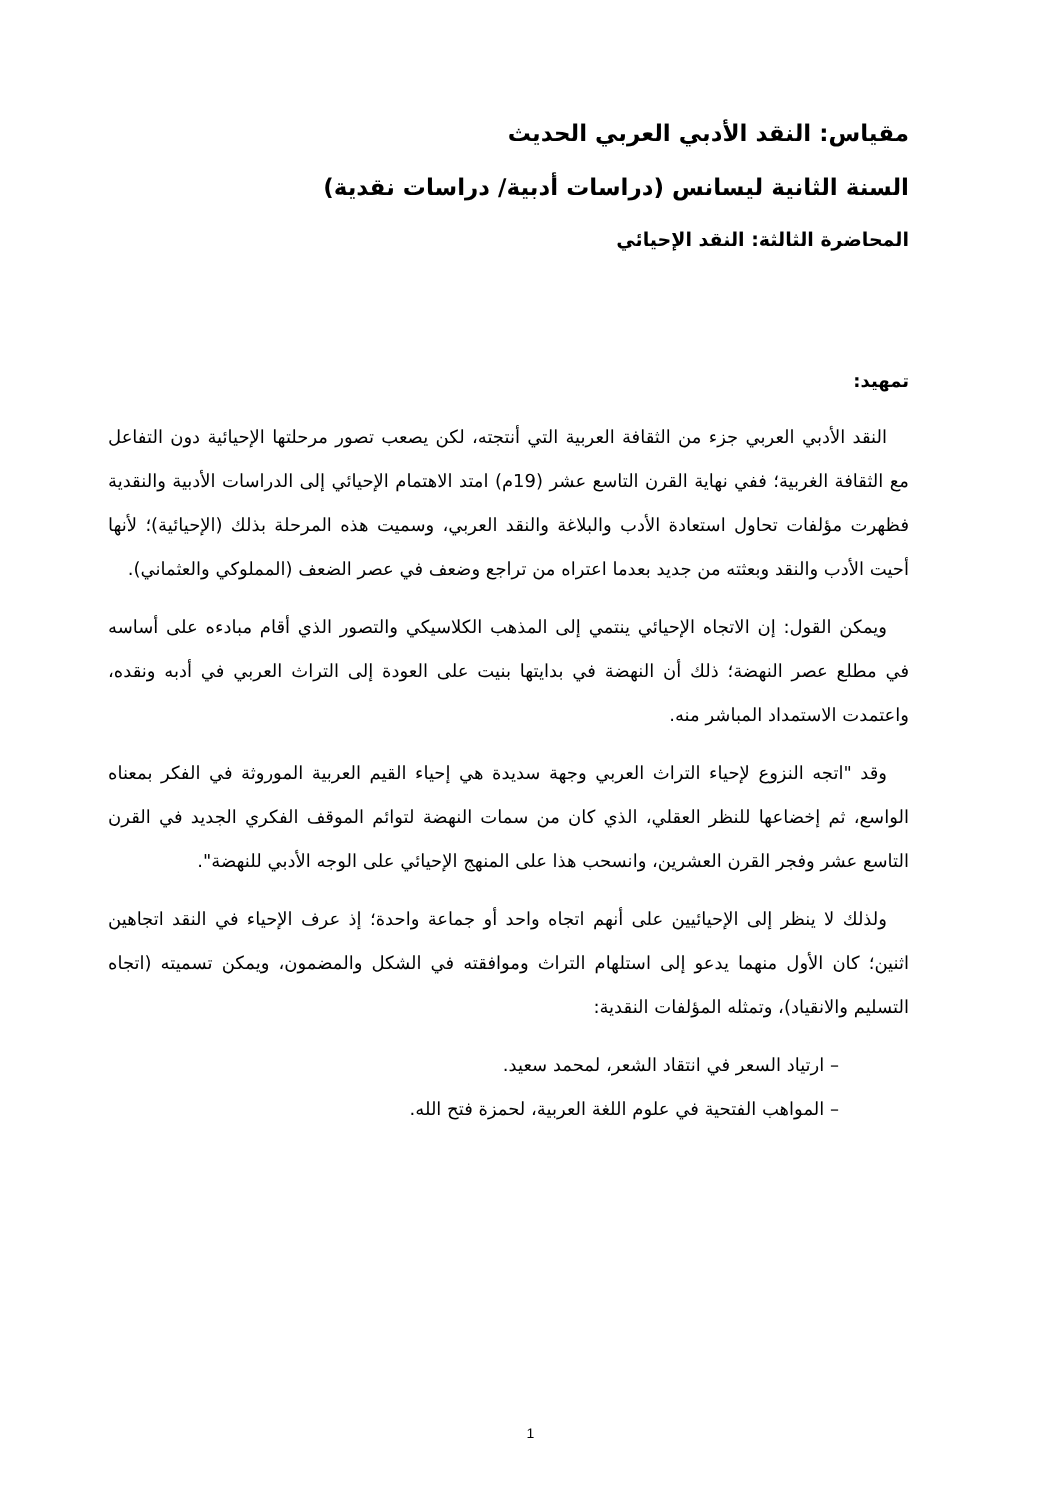مقياس: النقد الأدبي العربي الحديث
السنة الثانية ليسانس (دراسات أدبية/ دراسات نقدية)
المحاضرة الثالثة: النقد الإحيائي
تمهيد:
النقد الأدبي العربي جزء من الثقافة العربية التي أنتجته، لكن يصعب تصور مرحلتها الإحيائية دون التفاعل مع الثقافة الغربية؛ ففي نهاية القرن التاسع عشر (19م) امتد الاهتمام الإحيائي إلى الدراسات الأدبية والنقدية فظهرت مؤلفات تحاول استعادة الأدب والبلاغة والنقد العربي، وسميت هذه المرحلة بذلك (الإحيائية)؛ لأنها أحيت الأدب والنقد وبعثته من جديد بعدما اعتراه من تراجع وضعف في عصر الضعف (المملوكي والعثماني).
ويمكن القول: إن الاتجاه الإحيائي ينتمي إلى المذهب الكلاسيكي والتصور الذي أقام مبادءه على أساسه في مطلع عصر النهضة؛ ذلك أن النهضة في بدايتها بنيت على العودة إلى التراث العربي في أدبه ونقده، واعتمدت الاستمداد المباشر منه.
وقد "اتجه النزوع لإحياء التراث العربي وجهة سديدة هي إحياء القيم العربية الموروثة في الفكر بمعناه الواسع، ثم إخضاعها للنظر العقلي، الذي كان من سمات النهضة لتوائم الموقف الفكري الجديد في القرن التاسع عشر وفجر القرن العشرين، وانسحب هذا على المنهج الإحيائي على الوجه الأدبي للنهضة".
ولذلك لا ينظر إلى الإحيائيين على أنهم اتجاه واحد أو جماعة واحدة؛ إذ عرف الإحياء في النقد اتجاهين اثنين؛ كان الأول منهما يدعو إلى استلهام التراث وموافقته في الشكل والمضمون، ويمكن تسميته (اتجاه التسليم والانقياد)، وتمثله المؤلفات النقدية:
– ارتياد السعر في انتقاد الشعر، لمحمد سعيد.
– المواهب الفتحية في علوم اللغة العربية، لحمزة فتح الله.
1